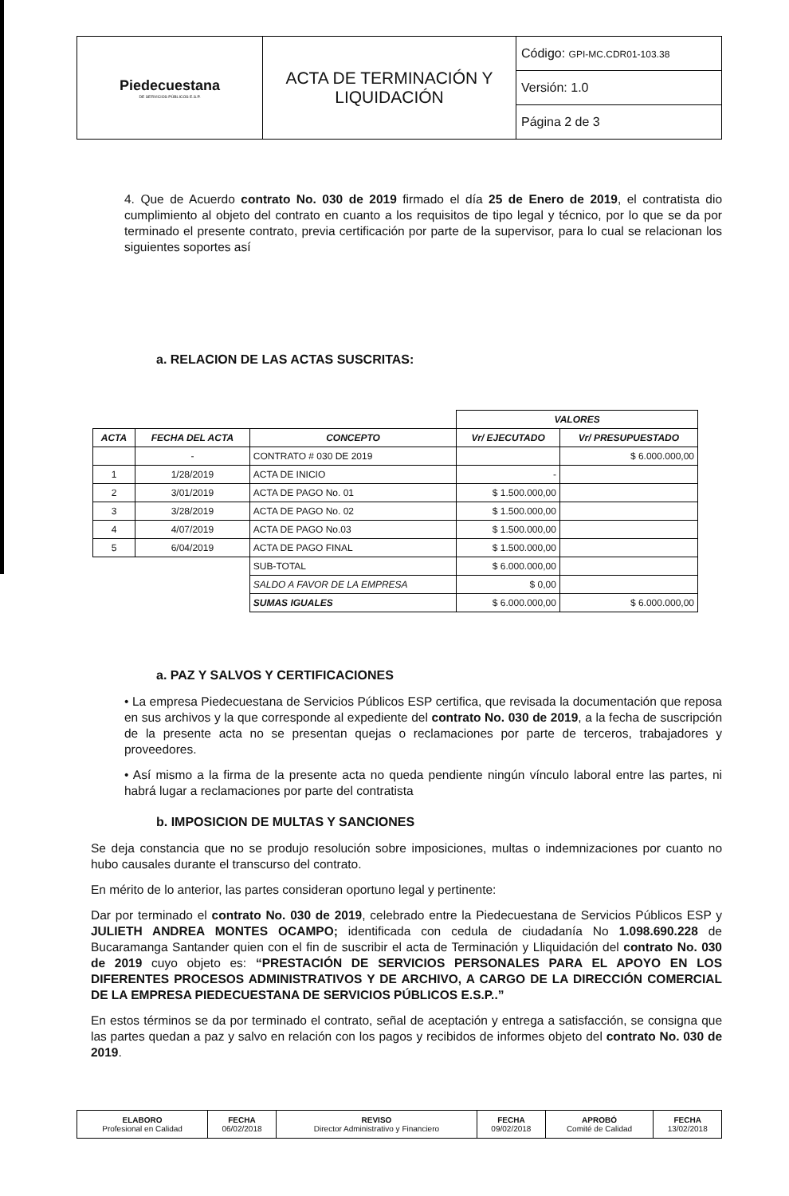| Piedecuestana DE SERVICIOS PÚBLICOS E.S.P. | ACTA DE TERMINACIÓN Y LIQUIDACIÓN | Código: GPI-MC.CDR01-103.38 |
| | | Versión: 1.0 |
| | | Página 2 de 3 |
4. Que de Acuerdo contrato No. 030 de 2019 firmado el día 25 de Enero de 2019, el contratista dio cumplimiento al objeto del contrato en cuanto a los requisitos de tipo legal y técnico, por lo que se da por terminado el presente contrato, previa certificación por parte de la supervisor, para lo cual se relacionan los siguientes soportes así
a. RELACION DE LAS ACTAS SUSCRITAS:
| | | | VALORES | |
| ACTA | FECHA DEL ACTA | CONCEPTO | Vr/ EJECUTADO | Vr/ PRESUPUESTADO |
| | - | CONTRATO # 030 DE 2019 | | $ 6.000.000,00 |
| 1 | 1/28/2019 | ACTA DE INICIO | - | |
| 2 | 3/01/2019 | ACTA DE PAGO No. 01 | $ 1.500.000,00 | |
| 3 | 3/28/2019 | ACTA DE PAGO No. 02 | $ 1.500.000,00 | |
| 4 | 4/07/2019 | ACTA DE PAGO No.03 | $ 1.500.000,00 | |
| 5 | 6/04/2019 | ACTA DE PAGO FINAL | $ 1.500.000,00 | |
| | | SUB-TOTAL | $ 6.000.000,00 | |
| | | SALDO A FAVOR DE LA EMPRESA | $ 0,00 | |
| | | SUMAS IGUALES | $ 6.000.000,00 | $ 6.000.000,00 |
a. PAZ Y SALVOS Y CERTIFICACIONES
• La empresa Piedecuestana de Servicios Públicos ESP certifica, que revisada la documentación que reposa en sus archivos y la que corresponde al expediente del contrato No. 030 de 2019, a la fecha de suscripción de la presente acta no se presentan quejas o reclamaciones por parte de terceros, trabajadores y proveedores.
• Así mismo a la firma de la presente acta no queda pendiente ningún vínculo laboral entre las partes, ni habrá lugar a reclamaciones por parte del contratista
b. IMPOSICION DE MULTAS Y SANCIONES
Se deja constancia que no se produjo resolución sobre imposiciones, multas o indemnizaciones por cuanto no hubo causales durante el transcurso del contrato.
En mérito de lo anterior, las partes consideran oportuno legal y pertinente:
Dar por terminado el contrato No. 030 de 2019, celebrado entre la Piedecuestana de Servicios Públicos ESP y JULIETH ANDREA MONTES OCAMPO; identificada con cedula de ciudadanía No 1.098.690.228 de Bucaramanga Santander quien con el fin de suscribir el acta de Terminación y Lliquidación del contrato No. 030 de 2019 cuyo objeto es: “PRESTACIÓN DE SERVICIOS PERSONALES PARA EL APOYO EN LOS DIFERENTES PROCESOS ADMINISTRATIVOS Y DE ARCHIVO, A CARGO DE LA DIRECCIÓN COMERCIAL DE LA EMPRESA PIEDECUESTANA DE SERVICIOS PÚBLICOS E.S.P..”
En estos términos se da por terminado el contrato, señal de aceptación y entrega a satisfacción, se consigna que las partes quedan a paz y salvo en relación con los pagos y recibidos de informes objeto del contrato No. 030 de 2019.
| ELABORO Profesional en Calidad | FECHA 06/02/2018 | REVISO Director Administrativo y Financiero | FECHA 09/02/2018 | APROBÓ Comité de Calidad | FECHA 13/02/2018 |